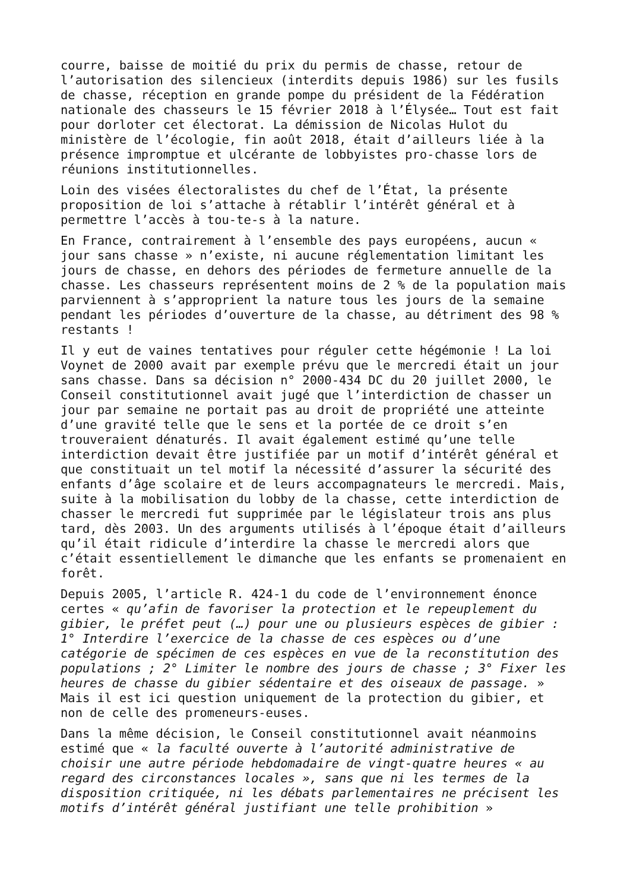courre, baisse de moitié du prix du permis de chasse, retour de l’autorisation des silencieux (interdits depuis 1986) sur les fusils de chasse, réception en grande pompe du président de la Fédération nationale des chasseurs le 15 février 2018 à l’Élysée… Tout est fait pour dorloter cet électorat. La démission de Nicolas Hulot du ministère de l’écologie, fin août 2018, était d’ailleurs liée à la présence impromptue et ulcérante de lobbyistes pro-chasse lors de réunions institutionnelles.
Loin des visées électoralistes du chef de l’État, la présente proposition de loi s’attache à rétablir l’intérêt général et à permettre l’accès à tou-te-s à la nature.
En France, contrairement à l’ensemble des pays européens, aucun « jour sans chasse » n’existe, ni aucune réglementation limitant les jours de chasse, en dehors des périodes de fermeture annuelle de la chasse. Les chasseurs représentent moins de 2 % de la population mais parviennent à s’approprient la nature tous les jours de la semaine pendant les périodes d’ouverture de la chasse, au détriment des 98 % restants !
Il y eut de vaines tentatives pour réguler cette hégémonie ! La loi Voynet de 2000 avait par exemple prévu que le mercredi était un jour sans chasse. Dans sa décision n° 2000-434 DC du 20 juillet 2000, le Conseil constitutionnel avait jugé que l’interdiction de chasser un jour par semaine ne portait pas au droit de propriété une atteinte d’une gravité telle que le sens et la portée de ce droit s’en trouveraient dénaturés. Il avait également estimé qu’une telle interdiction devait être justifiée par un motif d’intérêt général et que constituait un tel motif la nécessité d’assurer la sécurité des enfants d’âge scolaire et de leurs accompagnateurs le mercredi. Mais, suite à la mobilisation du lobby de la chasse, cette interdiction de chasser le mercredi fut supprimée par le législateur trois ans plus tard, dès 2003. Un des arguments utilisés à l’époque était d’ailleurs qu’il était ridicule d’interdire la chasse le mercredi alors que c’était essentiellement le dimanche que les enfants se promenaient en forêt.
Depuis 2005, l’article R. 424-1 du code de l’environnement énonce certes « qu’afin de favoriser la protection et le repeuplement du gibier, le préfet peut (…) pour une ou plusieurs espèces de gibier : 1° Interdire l’exercice de la chasse de ces espèces ou d’une catégorie de spécimen de ces espèces en vue de la reconstitution des populations ; 2° Limiter le nombre des jours de chasse ; 3° Fixer les heures de chasse du gibier sédentaire et des oiseaux de passage. » Mais il est ici question uniquement de la protection du gibier, et non de celle des promeneurs-euses.
Dans la même décision, le Conseil constitutionnel avait néanmoins estimé que « la faculté ouverte à l’autorité administrative de choisir une autre période hebdomadaire de vingt-quatre heures « au regard des circonstances locales », sans que ni les termes de la disposition critiquée, ni les débats parlementaires ne précisent les motifs d’intérêt général justifiant une telle prohibition »